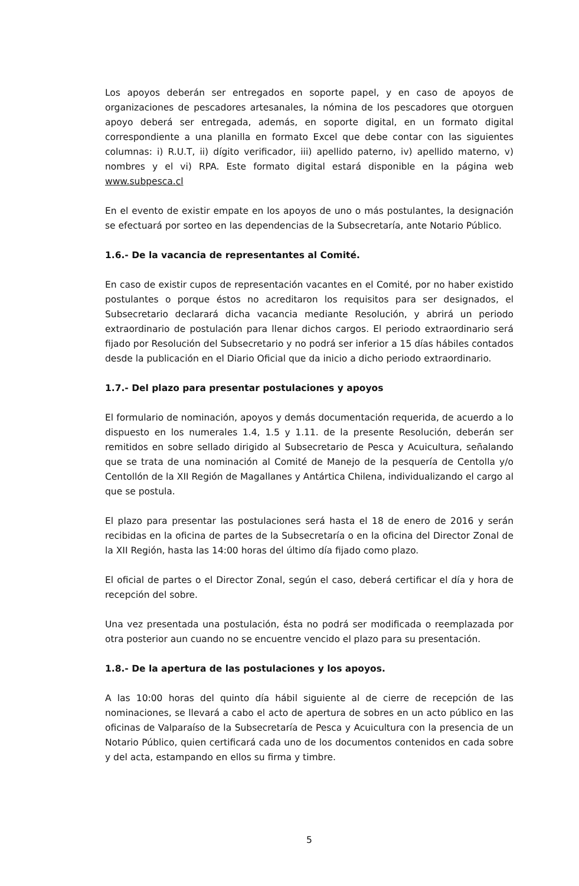Los apoyos deberán ser entregados en soporte papel, y en caso de apoyos de organizaciones de pescadores artesanales, la nómina de los pescadores que otorguen apoyo deberá ser entregada, además, en soporte digital, en un formato digital correspondiente a una planilla en formato Excel que debe contar con las siguientes columnas: i) R.U.T, ii) dígito verificador, iii) apellido paterno, iv) apellido materno, v) nombres y el vi) RPA. Este formato digital estará disponible en la página web www.subpesca.cl
En el evento de existir empate en los apoyos de uno o más postulantes, la designación se efectuará por sorteo en las dependencias de la Subsecretaría, ante Notario Público.
1.6.- De la vacancia de representantes al Comité.
En caso de existir cupos de representación vacantes en el Comité, por no haber existido postulantes o porque éstos no acreditaron los requisitos para ser designados, el Subsecretario declarará dicha vacancia mediante Resolución, y abrirá un periodo extraordinario de postulación para llenar dichos cargos. El periodo extraordinario será fijado por Resolución del Subsecretario y no podrá ser inferior a 15 días hábiles contados desde la publicación en el Diario Oficial que da inicio a dicho periodo extraordinario.
1.7.- Del plazo para presentar postulaciones y apoyos
El formulario de nominación, apoyos y demás documentación requerida, de acuerdo a lo dispuesto en los numerales 1.4, 1.5 y 1.11. de la presente Resolución, deberán ser remitidos en sobre sellado dirigido al Subsecretario de Pesca y Acuicultura, señalando que se trata de una nominación al Comité de Manejo de la pesquería de Centolla y/o Centollón de la XII Región de Magallanes y Antártica Chilena, individualizando el cargo al que se postula.
El plazo para presentar las postulaciones será hasta el 18 de enero de 2016 y serán recibidas en la oficina de partes de la Subsecretaría o en la oficina del Director Zonal de la XII Región, hasta las 14:00 horas del último día fijado como plazo.
El oficial de partes o el Director Zonal, según el caso, deberá certificar el día y hora de recepción del sobre.
Una vez presentada una postulación, ésta no podrá ser modificada o reemplazada por otra posterior aun cuando no se encuentre vencido el plazo para su presentación.
1.8.- De la apertura de las postulaciones y los apoyos.
A las 10:00 horas del quinto día hábil siguiente al de cierre de recepción de las nominaciones, se llevará a cabo el acto de apertura de sobres en un acto público en las oficinas de Valparaíso de la Subsecretaría de Pesca y Acuicultura con la presencia de un Notario Público, quien certificará cada uno de los documentos contenidos en cada sobre y del acta, estampando en ellos su firma y timbre.
5